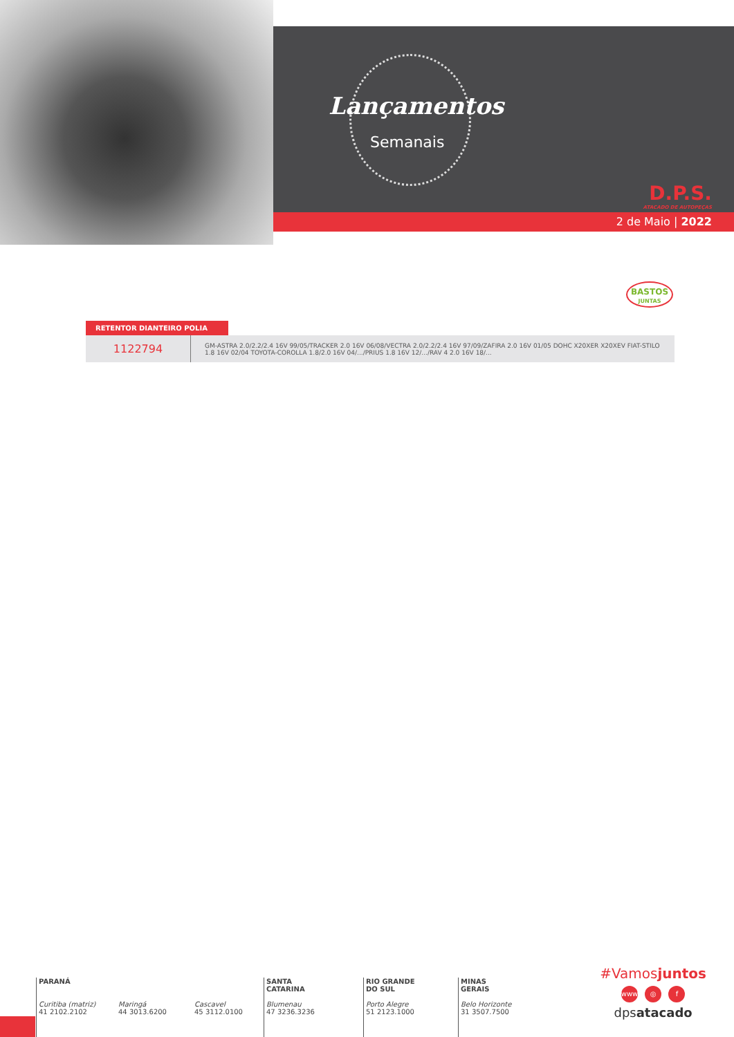Lançamentos
Semanais
D.P.S.
ATACADO DE AUTOPEÇAS
2 de Maio | 2022
BASTOS
JUNTAS
RETENTOR DIANTEIRO POLIA
| 1122794 | GM-ASTRA 2.0/2.2/2.4 16V 99/05/TRACKER 2.0 16V 06/08/VECTRA 2.0/2.2/2.4 16V 97/09/ZAFIRA 2.0 16V 01/05 DOHC X20XER X20XEV FIAT-STILO 1.8 16V 02/04 TOYOTA-COROLLA 1.8/2.0 16V 04/.../PRIUS 1.8 16V 12/.../RAV 4 2.0 16V 18/... |
PARANÁ
Curitiba (matriz)
41 2102.2102
Maringá
44 3013.6200
Cascavel
45 3112.0100
SANTA
CATARINA
Blumenau
47 3236.3236
RIO GRANDE
DO SUL
Porto Alegre
51 2123.1000
MINAS
GERAIS
Belo Horizonte
31 3507.7500
#Vamosjuntos
www ◎ f
dpsatacado